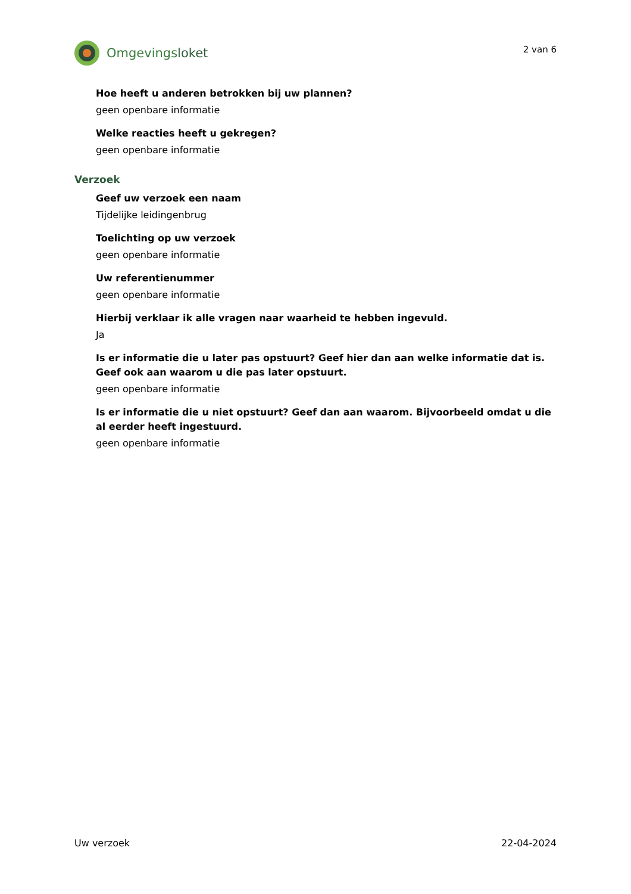Omgevingsloket
2 van 6
Hoe heeft u anderen betrokken bij uw plannen?
geen openbare informatie
Welke reacties heeft u gekregen?
geen openbare informatie
Verzoek
Geef uw verzoek een naam
Tijdelijke leidingenbrug
Toelichting op uw verzoek
geen openbare informatie
Uw referentienummer
geen openbare informatie
Hierbij verklaar ik alle vragen naar waarheid te hebben ingevuld.
Ja
Is er informatie die u later pas opstuurt? Geef hier dan aan welke informatie dat is. Geef ook aan waarom u die pas later opstuurt.
geen openbare informatie
Is er informatie die u niet opstuurt? Geef dan aan waarom. Bijvoorbeeld omdat u die al eerder heeft ingestuurd.
geen openbare informatie
Uw verzoek 22-04-2024